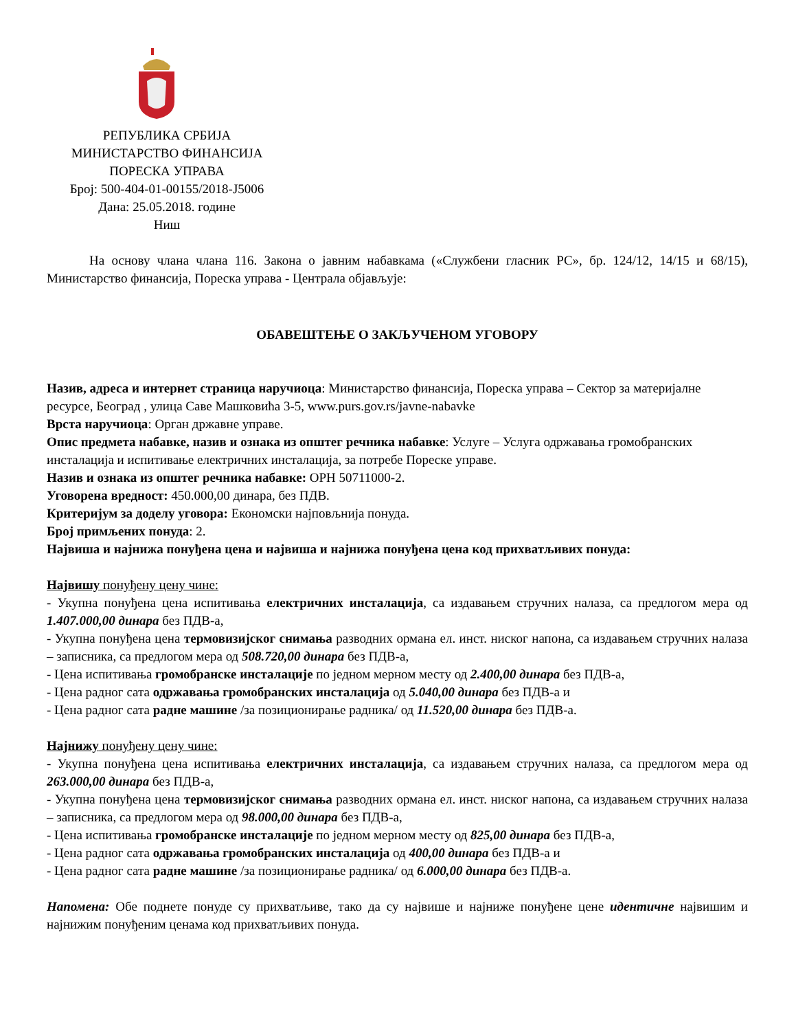РЕПУБЛИКА СРБИЈА
МИНИСТАРСТВО ФИНАНСИЈА
ПОРЕСКА УПРАВА
Број: 500-404-01-00155/2018-Ј5006
Дана: 25.05.2018. године
Ниш
На основу члана члана 116. Закона о јавним набавкама («Службени гласник РС», бр. 124/12, 14/15 и 68/15), Министарство финансија, Пореска управа - Централа објављује:
ОБАВЕШТЕЊЕ О ЗАКЉУЧЕНОМ УГОВОРУ
Назив, адреса и интернет страница наручиоца: Министарство финансија, Пореска управа – Сектор за материјалне ресурсе, Београд , улица Саве Машковића 3-5, www.purs.gov.rs/javne-nabavke
Врста наручиоца: Орган државне управе.
Опис предмета набавке, назив и ознака из општег речника набавке: Услуге – Услуга одржавања громобранских инсталација и испитивање електричних инсталација, за потребе Пореске управе.
Назив и ознака из општег речника набавке: ОРН 50711000-2.
Уговорена вредност: 450.000,00 динара, без ПДВ.
Критеријум за доделу уговора: Економски најповљнија понуда.
Број примљених понуда: 2.
Највиша и најнижа понуђена цена и највиша и најнижа понуђена цена код прихватљивих понуда:
Највишу понуђену цену чине:
- Укупна понуђена цена испитивања електричних инсталација, са издавањем стручних налаза, са предлогом мера од 1.407.000,00 динара без ПДВ-а,
- Укупна понуђена цена термовизијског снимања разводних ормана ел. инст. ниског напона, са издавањем стручних налаза – записника, са предлогом мера од 508.720,00 динара без ПДВ-а,
- Цена испитивања громобранске инсталације по једном мерном месту од 2.400,00 динара без ПДВ-а,
- Цена радног сата одржавања громобранских инсталација од 5.040,00 динара без ПДВ-а и
- Цена радног сата радне машине /за позиционирање радника/ од 11.520,00 динара без ПДВ-а.
Најнижу понуђену цену чине:
- Укупна понуђена цена испитивања електричних инсталација, са издавањем стручних налаза, са предлогом мера од 263.000,00 динара без ПДВ-а,
- Укупна понуђена цена термовизијског снимања разводних ормана ел. инст. ниског напона, са издавањем стручних налаза – записника, са предлогом мера од 98.000,00 динара без ПДВ-а,
- Цена испитивања громобранске инсталације по једном мерном месту од 825,00 динара без ПДВ-а,
- Цена радног сата одржавања громобранских инсталација од 400,00 динара без ПДВ-а и
- Цена радног сата радне машине /за позиционирање радника/ од 6.000,00 динара без ПДВ-а.
Напомена: Обе поднете понуде су прихватљиве, тако да су највише и најниже понуђене цене идентичне највишим и најнижим понуђеним ценама код прихватљивих понуда.